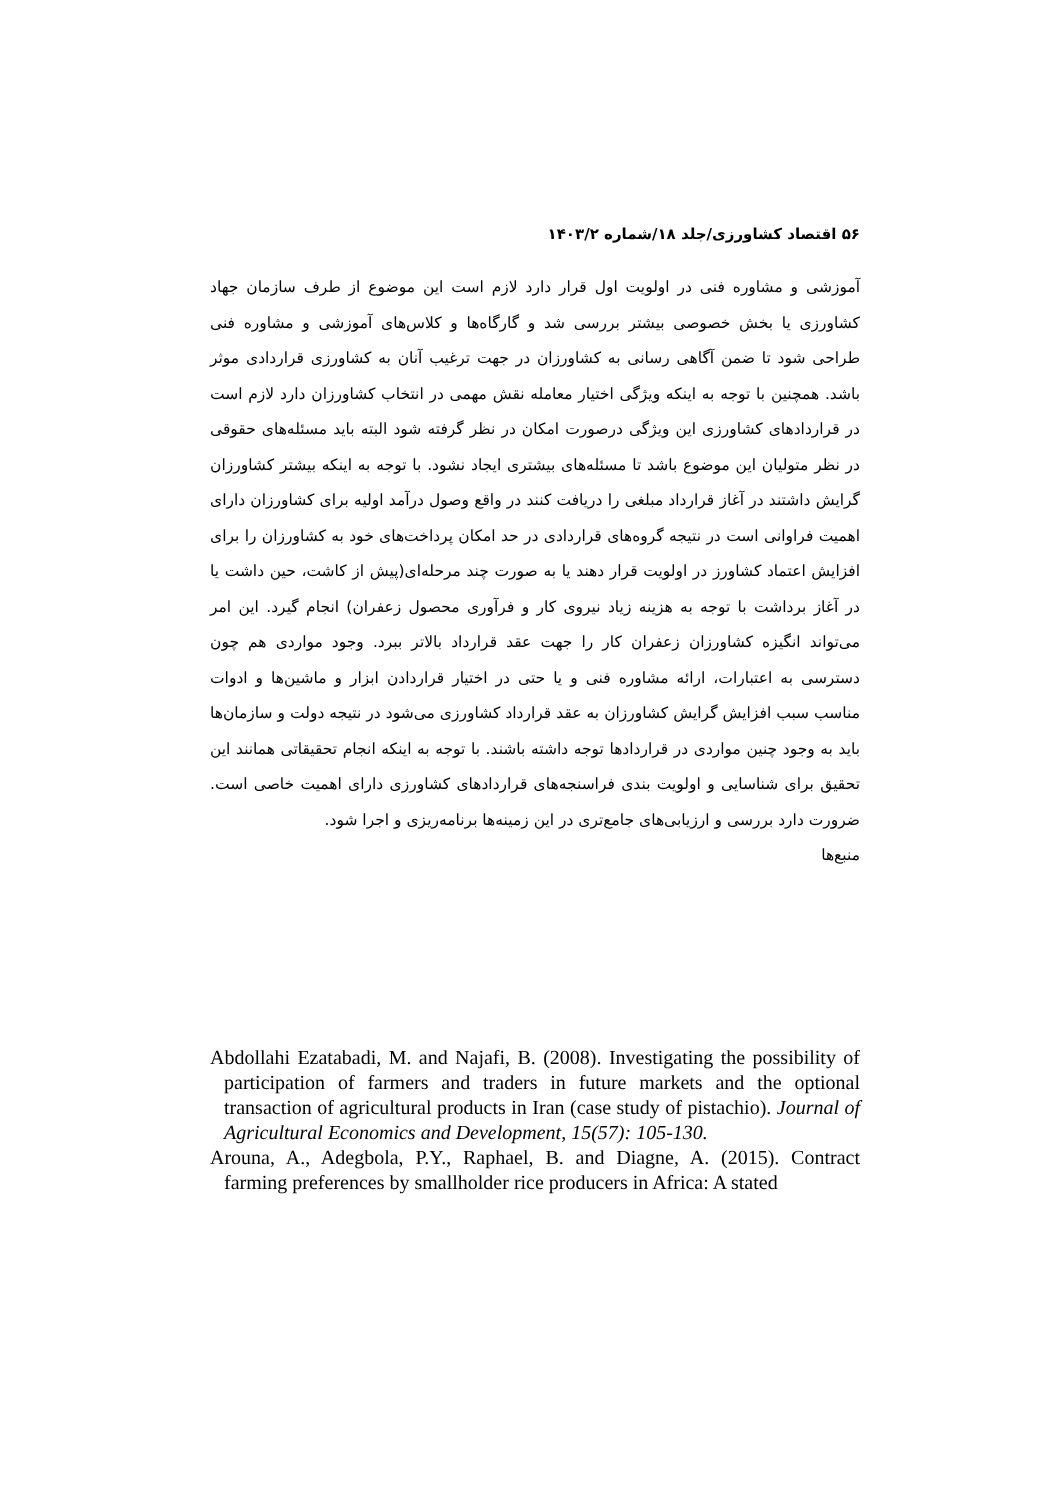۵۶ اقتصاد کشاورزی/جلد ۱۸/شماره ۱۴۰۳/۲
آموزشی و مشاوره فنی در اولویت اول قرار دارد لازم است این موضوع از طرف سازمان جهاد کشاورزی یا بخش خصوصی بیشتر بررسی شد و گارگاه‌ها و کلاس‌های آموزشی و مشاوره فنی طراحی شود تا ضمن آگاهی رسانی به کشاورزان در جهت ترغیب آنان به کشاورزی قراردادی موثر باشد. همچنین با توجه به اینکه ویژگی اختیار معامله نقش مهمی در انتخاب کشاورزان دارد لازم است در قراردادهای کشاورزی این ویژگی درصورت امکان در نظر گرفته شود البته باید مسئله‌های حقوقی در نظر متولیان این موضوع باشد تا مسئله‌های بیشتری ایجاد نشود. با توجه به اینکه بیشتر کشاورزان گرایش داشتند در آغاز قرارداد مبلغی را دریافت کنند در واقع وصول درآمد اولیه برای کشاورزان دارای اهمیت فراوانی است در نتیجه گروه‌های قراردادی در حد امکان پرداخت‌های خود به کشاورزان را برای افزایش اعتماد کشاورز در اولویت قرار دهند یا به صورت چند مرحله‌ای(پیش از کاشت، حین داشت یا در آغاز برداشت با توجه به هزینه زیاد نیروی کار و فرآوری محصول زعفران) انجام گیرد. این امر می‌تواند انگیزه کشاورزان زعفران کار را جهت عقد قرارداد بالاتر ببرد. وجود مواردی هم چون دسترسی به اعتبارات، ارائه مشاوره فنی و یا حتی در اختیار قراردادن ابزار و ماشین‌ها و ادوات مناسب سبب افزایش گرایش کشاورزان به عقد قرارداد کشاورزی می‌شود در نتیجه دولت و سازمان‌ها باید به وجود چنین مواردی در قراردادها توجه داشته باشند. با توجه به اینکه انجام تحقیقاتی همانند این تحقیق برای شناسایی و اولویت بندی فراسنجه‌های قراردادهای کشاورزی دارای اهمیت خاصی است. ضرورت دارد بررسی و ارزیابی‌های جامع‌تری در این زمینه‌ها برنامه‌ریزی و اجرا شود.
منبع‌ها
Abdollahi Ezatabadi, M. and Najafi, B. (2008). Investigating the possibility of participation of farmers and traders in future markets and the optional transaction of agricultural products in Iran (case study of pistachio). Journal of Agricultural Economics and Development, 15(57): 105-130.
Arouna, A., Adegbola, P.Y., Raphael, B. and Diagne, A. (2015). Contract farming preferences by smallholder rice producers in Africa: A stated